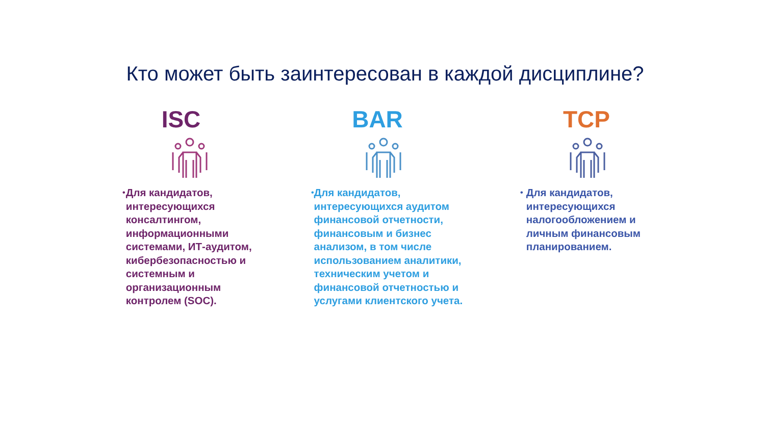Кто может быть заинтересован в каждой дисциплине?
ISC
• Для кандидатов, интересующихся консалтингом, информационными системами, ИТ-аудитом, кибербезопасностью и системным и организационным контролем (SOC).
BAR
• Для кандидатов, интересующихся аудитом финансовой отчетности, финансовым и бизнес анализом, в том числе использованием аналитики, техническим учетом и финансовой отчетностью и услугами клиентского учета.
TCP
• Для кандидатов, интересующихся налогообложением и личным финансовым планированием.